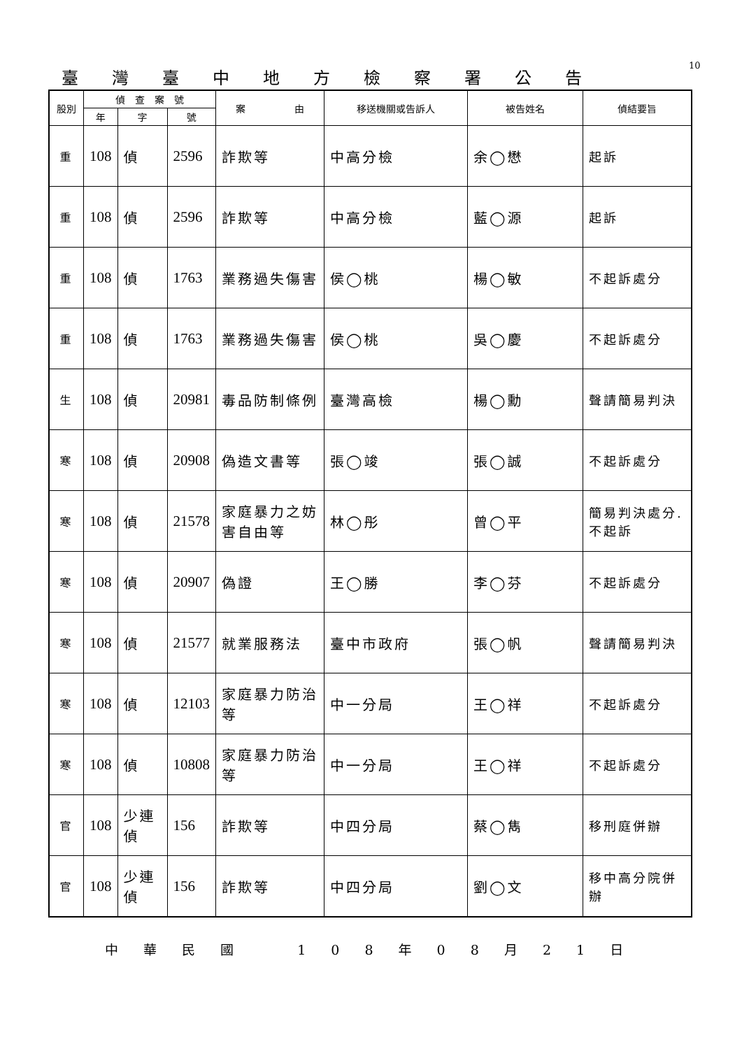10
臺灣臺中地方檢察署公告
| 股別 | 偵 查 案 號 | | | 案 由 | 移送機關或告訴人 | 被告姓名 | 偵結要旨 |
| --- | --- | --- | --- | --- | --- | --- | --- |
| | 年 | 字 | 號 | | | | |
| 重 | 108 | 偵 | 2596 | 詐欺等 | 中高分檢 | 余◯懋 | 起訴 |
| 重 | 108 | 偵 | 2596 | 詐欺等 | 中高分檢 | 藍◯源 | 起訴 |
| 重 | 108 | 偵 | 1763 | 業務過失傷害 | 侯◯桃 | 楊◯敏 | 不起訴處分 |
| 重 | 108 | 偵 | 1763 | 業務過失傷害 | 侯◯桃 | 吳◯慶 | 不起訴處分 |
| 生 | 108 | 偵 | 20981 | 毒品防制條例 | 臺灣高檢 | 楊◯勳 | 聲請簡易判決 |
| 寒 | 108 | 偵 | 20908 | 偽造文書等 | 張◯竣 | 張◯誠 | 不起訴處分 |
| 寒 | 108 | 偵 | 21578 | 家庭暴力之妨害自由等 | 林◯彤 | 曾◯平 | 簡易判決處分.不起訴 |
| 寒 | 108 | 偵 | 20907 | 偽證 | 王◯勝 | 李◯芬 | 不起訴處分 |
| 寒 | 108 | 偵 | 21577 | 就業服務法 | 臺中市政府 | 張◯帆 | 聲請簡易判決 |
| 寒 | 108 | 偵 | 12103 | 家庭暴力防治等 | 中一分局 | 王◯祥 | 不起訴處分 |
| 寒 | 108 | 偵 | 10808 | 家庭暴力防治等 | 中一分局 | 王◯祥 | 不起訴處分 |
| 官 | 108 | 少連偵 | 156 | 詐欺等 | 中四分局 | 蔡◯雋 | 移刑庭併辦 |
| 官 | 108 | 少連偵 | 156 | 詐欺等 | 中四分局 | 劉◯文 | 移中高分院併辦 |
中 華 民 國 　 1 0 8 年 0 8 月 2 1 日